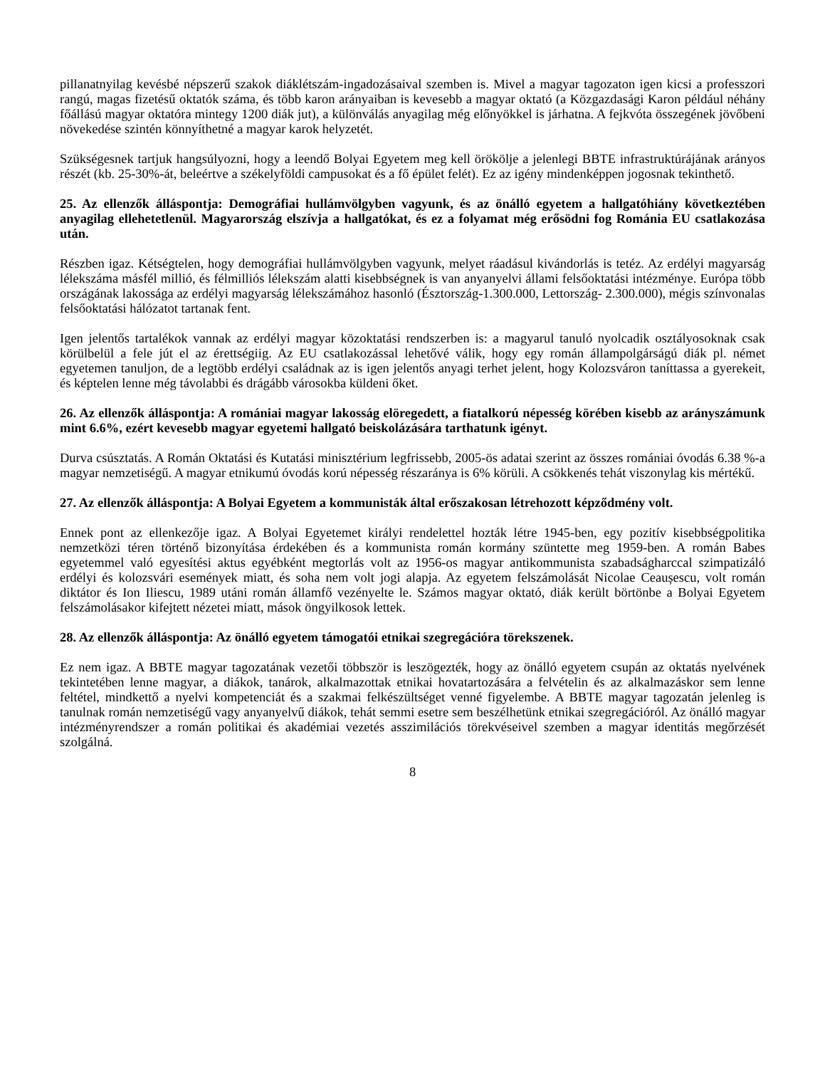pillanatnyilag kevésbé népszerű szakok diáklétszám-ingadozásaival szemben is. Mivel a magyar tagozaton igen kicsi a professzori rangú, magas fizetésű oktatók száma, és több karon arányaiban is kevesebb a magyar oktató (a Közgazdasági Karon például néhány főállású magyar oktatóra mintegy 1200 diák jut), a különválás anyagilag még előnyökkel is járhatna. A fejkvóta összegének jövőbeni növekedése szintén könnyíthetné a magyar karok helyzetét.
Szükségesnek tartjuk hangsúlyozni, hogy a leendő Bolyai Egyetem meg kell örökölje a jelenlegi BBTE infrastruktúrájának arányos részét (kb. 25-30%-át, beleértve a székelyföldi campusokat és a fő épület felét). Ez az igény mindenképpen jogosnak tekinthető.
25. Az ellenzők álláspontja: Demográfiai hullámvölgyben vagyunk, és az önálló egyetem a hallgatóhiány következtében anyagilag ellehetetlenül. Magyarország elszívja a hallgatókat, és ez a folyamat még erősödni fog Románia EU csatlakozása után.
Részben igaz. Kétségtelen, hogy demográfiai hullámvölgyben vagyunk, melyet ráadásul kivándorlás is tetéz. Az erdélyi magyarság lélekszáma másfél millió, és félmilliós lélekszám alatti kisebbségnek is van anyanyelvi állami felsőoktatási intézménye. Európa több országának lakossága az erdélyi magyarság lélekszámához hasonló (Észtország-1.300.000, Lettország- 2.300.000), mégis színvonalas felsőoktatási hálózatot tartanak fent.
Igen jelentős tartalékok vannak az erdélyi magyar közoktatási rendszerben is: a magyarul tanuló nyolcadik osztályosoknak csak körülbelül a fele jút el az érettségiig. Az EU csatlakozással lehetővé válik, hogy egy román állampolgárságú diák pl. német egyetemen tanuljon, de a legtöbb erdélyi családnak az is igen jelentős anyagi terhet jelent, hogy Kolozsváron taníttassa a gyerekeit, és képtelen lenne még távolabbi és drágább városokba küldeni őket.
26. Az ellenzők álláspontja: A romániai magyar lakosság elöregedett, a fiatalkorú népesség körében kisebb az arányszámunk mint 6.6%, ezért kevesebb magyar egyetemi hallgató beiskolázására tarthatunk igényt.
Durva csúsztatás. A Román Oktatási és Kutatási minisztérium legfrissebb, 2005-ös adatai szerint az összes romániai óvodás 6.38 %-a magyar nemzetiségű. A magyar etnikumú óvodás korú népesség részaránya is 6% körüli. A csökkenés tehát viszonylag kis mértékű.
27. Az ellenzők álláspontja: A Bolyai Egyetem a kommunisták által erőszakosan létrehozott képződmény volt.
Ennek pont az ellenkezője igaz. A Bolyai Egyetemet királyi rendelettel hozták létre 1945-ben, egy pozitív kisebbségpolitika nemzetközi téren történő bizonyítása érdekében és a kommunista román kormány szüntette meg 1959-ben. A román Babes egyetemmel való egyesítési aktus egyébként megtorlás volt az 1956-os magyar antikommunista szabadságharccal szimpatizáló erdélyi és kolozsvári események miatt, és soha nem volt jogi alapja. Az egyetem felszámolását Nicolae Ceaușescu, volt román diktátor és Ion Iliescu, 1989 utáni román államfő vezényelte le. Számos magyar oktató, diák került börtönbe a Bolyai Egyetem felszámolásakor kifejtett nézetei miatt, mások öngyilkosok lettek.
28. Az ellenzők álláspontja: Az önálló egyetem támogatói etnikai szegregációra törekszenek.
Ez nem igaz. A BBTE magyar tagozatának vezetői többször is leszögezték, hogy az önálló egyetem csupán az oktatás nyelvének tekintetében lenne magyar, a diákok, tanárok, alkalmazottak etnikai hovatartozására a felvételin és az alkalmazáskor sem lenne feltétel, mindkettő a nyelvi kompetenciát és a szakmai felkészültséget venné figyelembe. A BBTE magyar tagozatán jelenleg is tanulnak román nemzetiségű vagy anyanyelvű diákok, tehát semmi esetre sem beszélhetünk etnikai szegregációról. Az önálló magyar intézményrendszer a román politikai és akadémiai vezetés asszimilációs törekvéseivel szemben a magyar identitás megőrzését szolgálná.
8